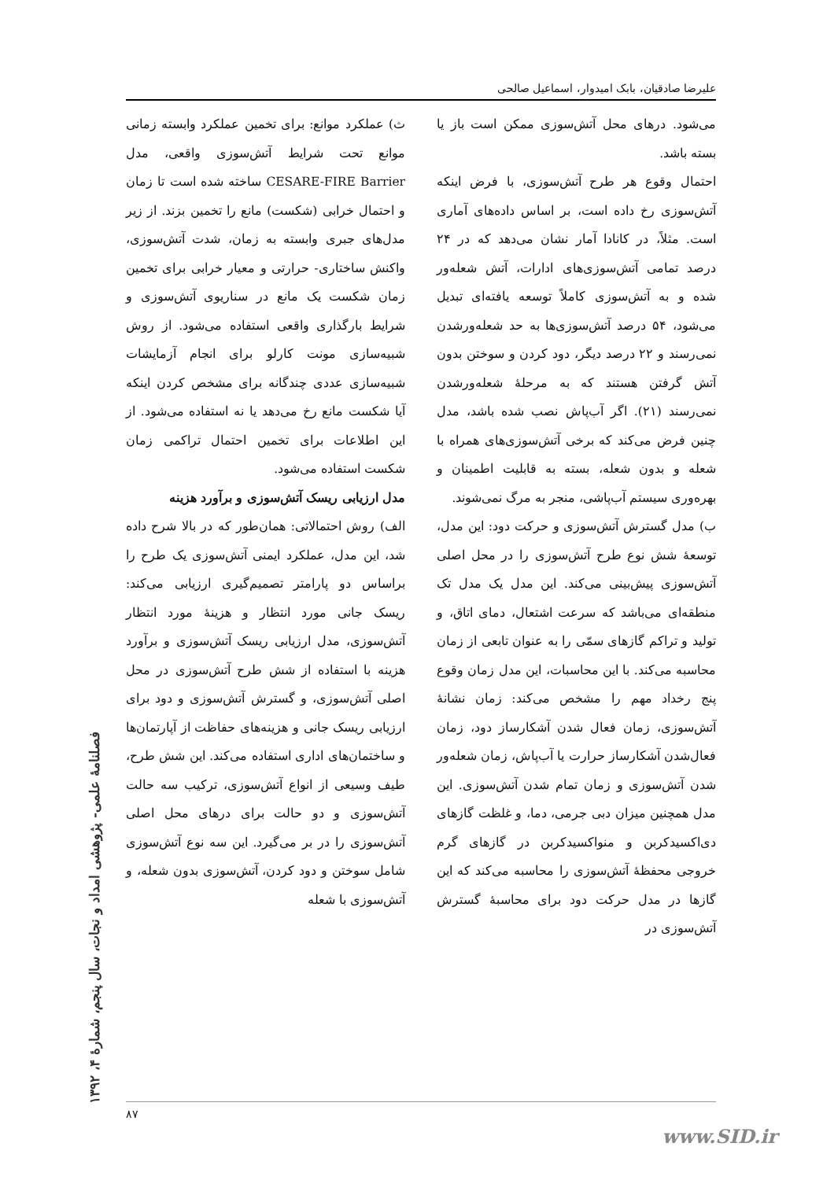علیرضا صادقیان، بابک امیدوار، اسماعیل صالحی
ث) عملکرد موانع: برای تخمین عملکرد وابسته زمانی موانع تحت شرایط آتش‌سوزی واقعی، مدل CESARE-FIRE Barrier ساخته شده است تا زمان و احتمال خرابی (شکست) مانع را تخمین بزند. از زیر مدل‌های جبری وابسته به زمان، شدت آتش‌سوزی، واکنش ساختاری- حرارتی و معیار خرابی برای تخمین زمان شکست یک مانع در سناریوی آتش‌سوزی و شرایط بارگذاری واقعی استفاده می‌شود. از روش شبیه‌سازی مونت کارلو برای انجام آزمایشات شبیه‌سازی عددی چندگانه برای مشخص کردن اینکه آیا شکست مانع رخ می‌دهد یا نه استفاده می‌شود. از این اطلاعات برای تخمین احتمال تراکمی زمان شکست استفاده می‌شود.
مدل ارزیابی ریسک آتش‌سوزی و برآورد هزینه
الف) روش احتمالاتی: همان‌طور که در بالا شرح داده شد، این مدل، عملکرد ایمنی آتش‌سوزی یک طرح را براساس دو پارامتر تصمیم‌گیری ارزیابی می‌کند: ریسک جانی مورد انتظار و هزینهٔ مورد انتظار آتش‌سوزی، مدل ارزیابی ریسک آتش‌سوزی و برآورد هزینه با استفاده از شش طرح آتش‌سوزی در محل اصلی آتش‌سوزی، و گسترش آتش‌سوزی و دود برای ارزیابی ریسک جانی و هزینه‌های حفاظت از آپارتمان‌ها و ساختمان‌های اداری استفاده می‌کند. این شش طرح، طیف وسیعی از انواع آتش‌سوزی، ترکیب سه حالت آتش‌سوزی و دو حالت برای درهای محل اصلی آتش‌سوزی را در بر می‌گیرد. این سه نوع آتش‌سوزی شامل سوختن و دود کردن، آتش‌سوزی بدون شعله، و آتش‌سوزی با شعله
می‌شود. درهای محل آتش‌سوزی ممکن است باز یا بسته باشد.
احتمال وقوع هر طرح آتش‌سوزی، با فرض اینکه آتش‌سوزی رخ داده است، بر اساس داده‌های آماری است. مثلاً، در کانادا آمار نشان می‌دهد که در ۲۴ درصد تمامی آتش‌سوزی‌های ادارات، آتش شعله‌ور شده و به آتش‌سوزی کاملاً توسعه یافته‌ای تبدیل می‌شود، ۵۴ درصد آتش‌سوزی‌ها به حد شعله‌ورشدن نمی‌رسند و ۲۲ درصد دیگر، دود کردن و سوختن بدون آتش گرفتن هستند که به مرحلهٔ شعله‌ورشدن نمی‌رسند (۲۱). اگر آب‌پاش نصب شده باشد، مدل چنین فرض می‌کند که برخی آتش‌سوزی‌های همراه با شعله و بدون شعله، بسته به قابلیت اطمینان و بهره‌وری سیستم آب‌پاشی، منجر به مرگ نمی‌شوند.
ب) مدل گسترش آتش‌سوزی و حرکت دود: این مدل، توسعهٔ شش نوع طرح آتش‌سوزی را در محل اصلی آتش‌سوزی پیش‌بینی می‌کند. این مدل یک مدل تک منطقه‌ای می‌باشد که سرعت اشتعال، دمای اتاق، و تولید و تراکم گازهای سمّی را به عنوان تابعی از زمان محاسبه می‌کند. با این محاسبات، این مدل زمان وقوع پنج رخداد مهم را مشخص می‌کند: زمان نشانهٔ آتش‌سوزی، زمان فعال شدن آشکارساز دود، زمان فعال‌شدن آشکارساز حرارت یا آب‌پاش، زمان شعله‌ور شدن آتش‌سوزی و زمان تمام شدن آتش‌سوزی. این مدل همچنین میزان دبی جرمی، دما، و غلظت گازهای دی‌اکسیدکربن و منواکسیدکربن در گازهای گرم خروجی محفظهٔ آتش‌سوزی را محاسبه می‌کند که این گازها در مدل حرکت دود برای محاسبهٔ گسترش آتش‌سوزی در
فصلنامهٔ علمی- پژوهشی امداد و نجات، سال پنجم، شمارهٔ ۴، ۱۳۹۲
۸۷
www.SID.ir